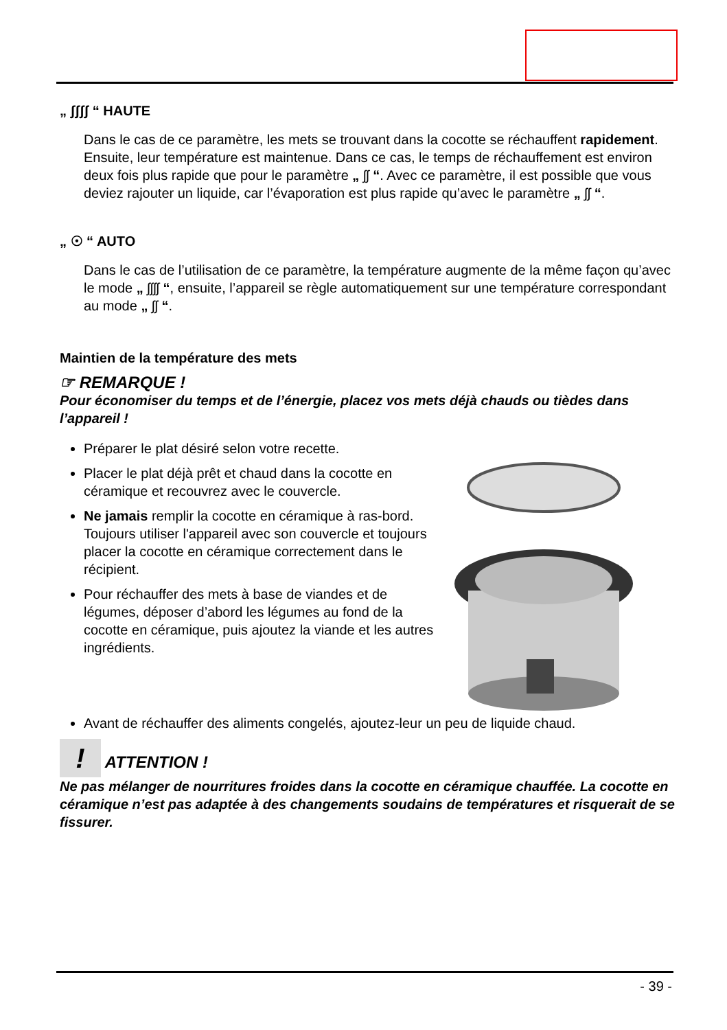„ ʃʃʃʃ “ HAUTE
Dans le cas de ce paramètre, les mets se trouvant dans la cocotte se réchauffent rapidement. Ensuite, leur température est maintenue. Dans ce cas, le temps de réchauffement est environ deux fois plus rapide que pour le paramètre „ ʃʃ “. Avec ce paramètre, il est possible que vous deviez rajouter un liquide, car l’évaporation est plus rapide qu’avec le paramètre „ ʃʃ “.
„ ☉ “ AUTO
Dans le cas de l’utilisation de ce paramètre, la température augmente de la même façon qu’avec le mode „ ʃʃʃʃ “, ensuite, l’appareil se règle automatiquement sur une température correspondant au mode „ ʃʃ “.
Maintien de la température des mets
☞ REMARQUE !
Pour économiser du temps et de l’énergie, placez vos mets déjà chauds ou tièdes dans l’appareil !
Préparer le plat désiré selon votre recette.
Placer le plat déjà prêt et chaud dans la cocotte en céramique et recouvrez avec le couvercle.
Ne jamais remplir la cocotte en céramique à ras-bord. Toujours utiliser l'appareil avec son couvercle et toujours placer la cocotte en céramique correctement dans le récipient.
Pour réchauffer des mets à base de viandes et de légumes, déposer d’abord les légumes au fond de la cocotte en céramique, puis ajoutez la viande et les autres ingrédients.
Avant de réchauffer des aliments congelés, ajoutez-leur un peu de liquide chaud.
! ATTENTION !
Ne pas mélanger de nourritures froides dans la cocotte en céramique chauffée. La cocotte en céramique n’est pas adaptée à des changements soudains de températures et risquerait de se fissurer.
- 39 -